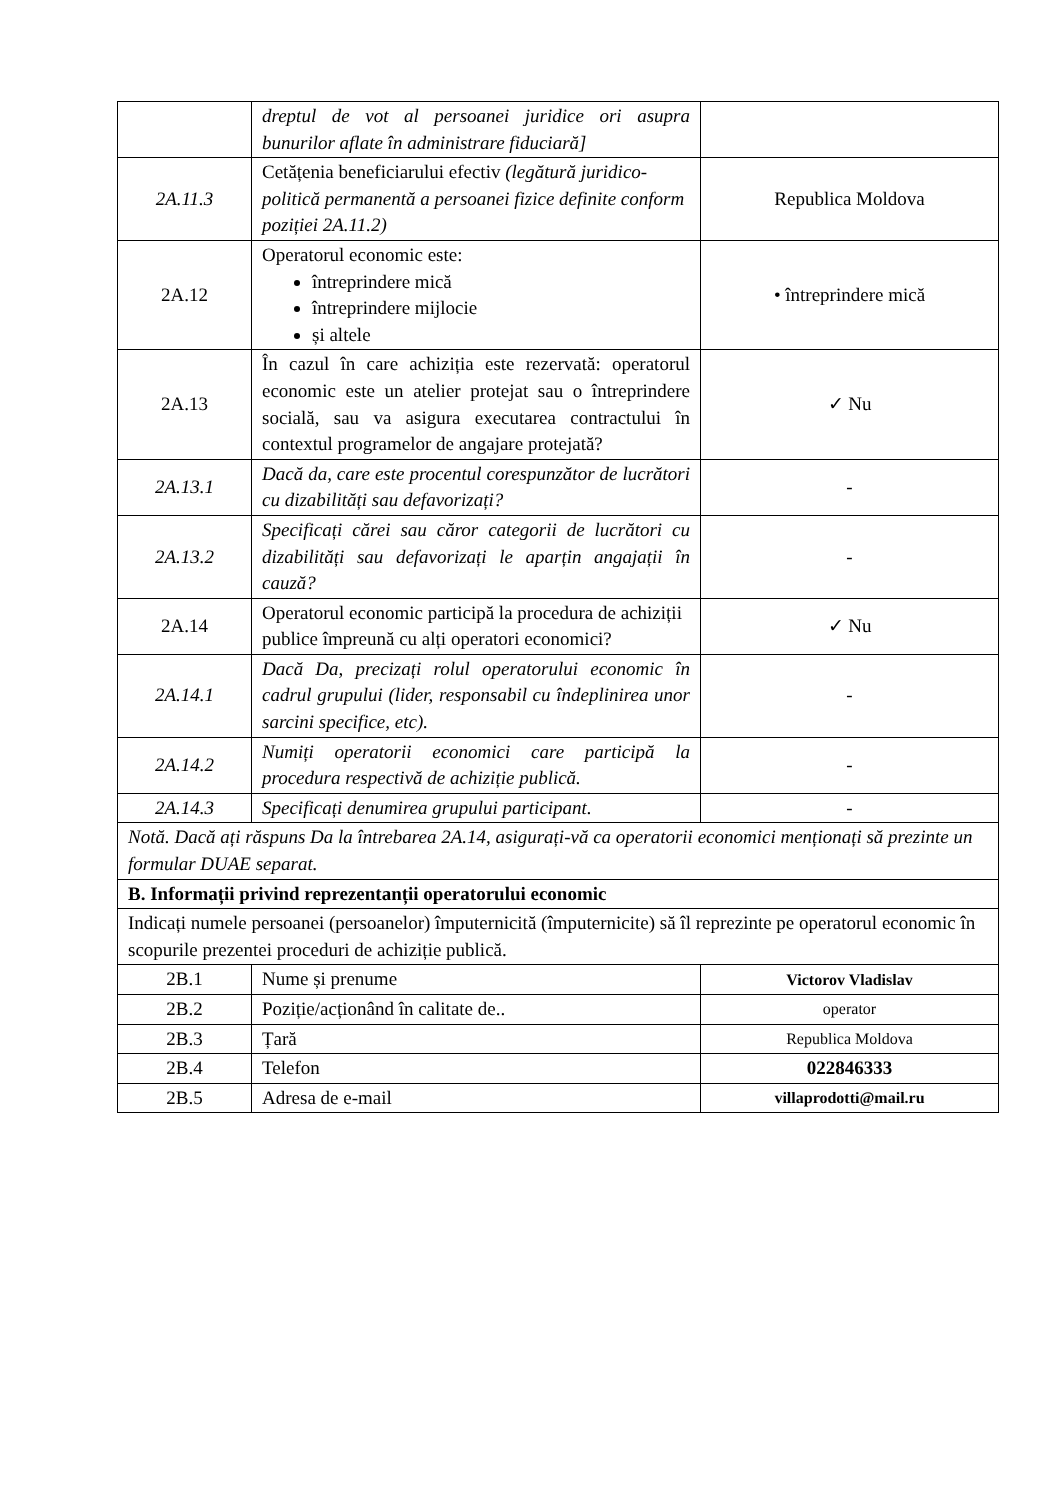| | dreptul de vot al persoanei juridice ori asupra bunurilor aflate în administrare fiduciară] | |
| 2A.11.3 | Cetățenia beneficiarului efectiv (legătură juridico-politică permanentă a persoanei fizice definite conform poziției 2A.11.2) | Republica Moldova |
| 2A.12 | Operatorul economic este: întreprindere mică întreprindere mijlocie și altele | • întreprindere mică |
| 2A.13 | În cazul în care achiziția este rezervată: operatorul economic este un atelier protejat sau o întreprindere socială, sau va asigura executarea contractului în contextul programelor de angajare protejată? | ✓ Nu |
| 2A.13.1 | Dacă da, care este procentul corespunzător de lucrători cu dizabilități sau defavorizați? | - |
| 2A.13.2 | Specificați cărei sau căror categorii de lucrători cu dizabilități sau defavorizați le aparțin angajații în cauză? | - |
| 2A.14 | Operatorul economic participă la procedura de achiziții publice împreună cu alți operatori economici? | ✓ Nu |
| 2A.14.1 | Dacă Da, precizați rolul operatorului economic în cadrul grupului (lider, responsabil cu îndeplinirea unor sarcini specifice, etc). | - |
| 2A.14.2 | Numiți operatorii economici care participă la procedura respectivă de achiziție publică. | - |
| 2A.14.3 | Specificați denumirea grupului participant. | - |
| Notă. Dacă ați răspuns Da la întrebarea 2A.14, asigurați-vă ca operatorii economici menționați să prezinte un formular DUAE separat. | | |
| B. Informații privind reprezentanții operatorului economic | | |
| Indicați numele persoanei (persoanelor) împuternicită (împuternicite) să îl reprezinte pe operatorul economic în scopurile prezentei proceduri de achiziție publică. | | |
| 2B.1 | Nume și prenume | Victorov Vladislav |
| 2B.2 | Poziție/acționând în calitate de.. | operator |
| 2B.3 | Țară | Republica Moldova |
| 2B.4 | Telefon | 022846333 |
| 2B.5 | Adresa de e-mail | villaprodotti@mail.ru |